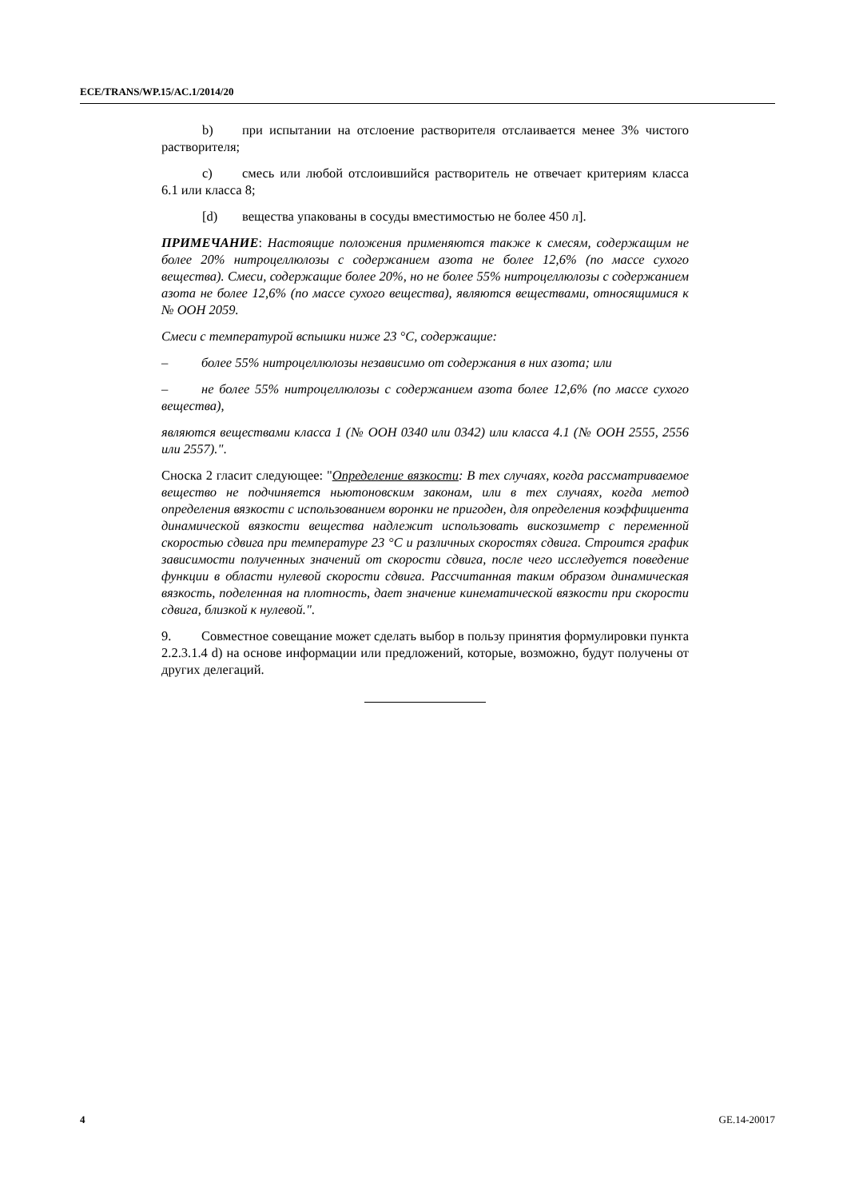ECE/TRANS/WP.15/AC.1/2014/20
b) при испытании на отслоение растворителя отслаивается менее 3% чистого растворителя;
c) смесь или любой отслоившийся растворитель не отвечает критериям класса 6.1 или класса 8;
[d) вещества упакованы в сосуды вместимостью не более 450 л].
ПРИМЕЧАНИЕ: Настоящие положения применяются также к смесям, содержащим не более 20% нитроцеллюлозы с содержанием азота не более 12,6% (по массе сухого вещества). Смеси, содержащие более 20%, но не более 55% нитроцеллюлозы с содержанием азота не более 12,6% (по массе сухого вещества), являются веществами, относящимися к № ООН 2059.
Смеси с температурой вспышки ниже 23 °C, содержащие:
– более 55% нитроцеллюлозы независимо от содержания в них азота; или
– не более 55% нитроцеллюлозы с содержанием азота более 12,6% (по массе сухого вещества),
являются веществами класса 1 (№ ООН 0340 или 0342) или класса 4.1 (№ ООН 2555, 2556 или 2557).".
Сноска 2 гласит следующее: "Определение вязкости: В тех случаях, когда рассматриваемое вещество не подчиняется ньютоновским законам, или в тех случаях, когда метод определения вязкости с использованием воронки не пригоден, для определения коэффициента динамической вязкости вещества надлежит использовать вискозиметр с переменной скоростью сдвига при температуре 23 °C и различных скоростях сдвига. Строится график зависимости полученных значений от скорости сдвига, после чего исследуется поведение функции в области нулевой скорости сдвига. Рассчитанная таким образом динамическая вязкость, поделенная на плотность, дает значение кинематической вязкости при скорости сдвига, близкой к нулевой.".
9. Совместное совещание может сделать выбор в пользу принятия формулировки пункта 2.2.3.1.4 d) на основе информации или предложений, которые, возможно, будут получены от других делегаций.
4 GE.14-20017